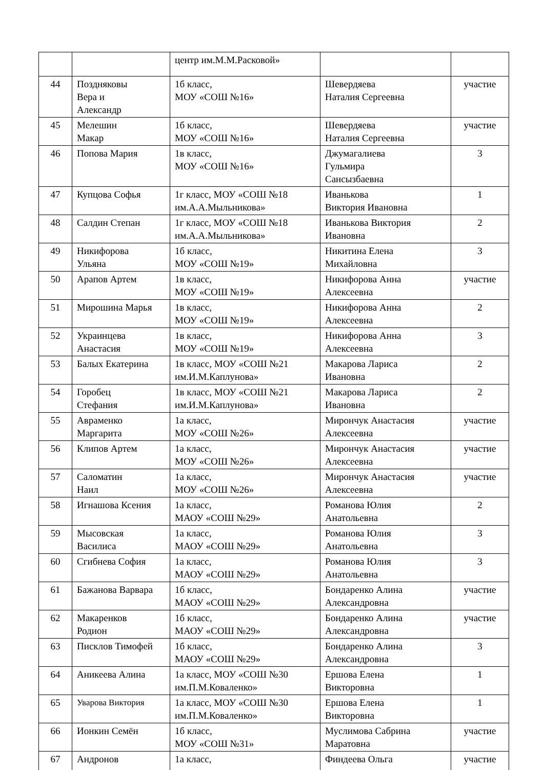| | | центр им.М.М.Расковой» | | |
| 44 | Поздняковы Вера и Александр | 1б класс, МОУ «СОШ №16» | Шевердяева Наталия Сергеевна | участие |
| 45 | Мелешин Макар | 1б класс, МОУ «СОШ №16» | Шевердяева Наталия Сергеевна | участие |
| 46 | Попова Мария | 1в класс, МОУ «СОШ №16» | Джумагалиева Гульмира Сансызбаевна | 3 |
| 47 | Купцова Софья | 1г класс, МОУ «СОШ №18 им.А.А.Мыльникова» | Иванькова Виктория Ивановна | 1 |
| 48 | Салдин Степан | 1г класс, МОУ «СОШ №18 им.А.А.Мыльникова» | Иванькова Виктория Ивановна | 2 |
| 49 | Никифорова Ульяна | 1б класс, МОУ «СОШ №19» | Никитина Елена Михайловна | 3 |
| 50 | Арапов Артем | 1в класс, МОУ «СОШ №19» | Никифорова Анна Алексеевна | участие |
| 51 | Мирошина Марья | 1в класс, МОУ «СОШ №19» | Никифорова Анна Алексеевна | 2 |
| 52 | Украинцева Анастасия | 1в класс, МОУ «СОШ №19» | Никифорова Анна Алексеевна | 3 |
| 53 | Балых Екатерина | 1в класс, МОУ «СОШ №21 им.И.М.Каплунова» | Макарова Лариса Ивановна | 2 |
| 54 | Горобец Стефания | 1в класс, МОУ «СОШ №21 им.И.М.Каплунова» | Макарова Лариса Ивановна | 2 |
| 55 | Авраменко Маргарита | 1а класс, МОУ «СОШ №26» | Мирончук Анастасия Алексеевна | участие |
| 56 | Клипов Артем | 1а класс, МОУ «СОШ №26» | Мирончук Анастасия Алексеевна | участие |
| 57 | Саломатин Наил | 1а класс, МОУ «СОШ №26» | Мирончук Анастасия Алексеевна | участие |
| 58 | Игнашова Ксения | 1а класс, МАОУ «СОШ №29» | Романова Юлия Анатольевна | 2 |
| 59 | Мысовская Василиса | 1а класс, МАОУ «СОШ №29» | Романова Юлия Анатольевна | 3 |
| 60 | Сгибнева София | 1а класс, МАОУ «СОШ №29» | Романова Юлия Анатольевна | 3 |
| 61 | Бажанова Варвара | 1б класс, МАОУ «СОШ №29» | Бондаренко Алина Александровна | участие |
| 62 | Макаренков Родион | 1б класс, МАОУ «СОШ №29» | Бондаренко Алина Александровна | участие |
| 63 | Писклов Тимофей | 1б класс, МАОУ «СОШ №29» | Бондаренко Алина Александровна | 3 |
| 64 | Аникеева Алина | 1а класс, МОУ «СОШ №30 им.П.М.Коваленко» | Ершова Елена Викторовна | 1 |
| 65 | Уварова Виктория | 1а класс, МОУ «СОШ №30 им.П.М.Коваленко» | Ершова Елена Викторовна | 1 |
| 66 | Ионкин Семён | 1б класс, МОУ «СОШ №31» | Муслимова Сабрина Маратовна | участие |
| 67 | Андронов | 1а класс, | Финдеева Ольга | участие |